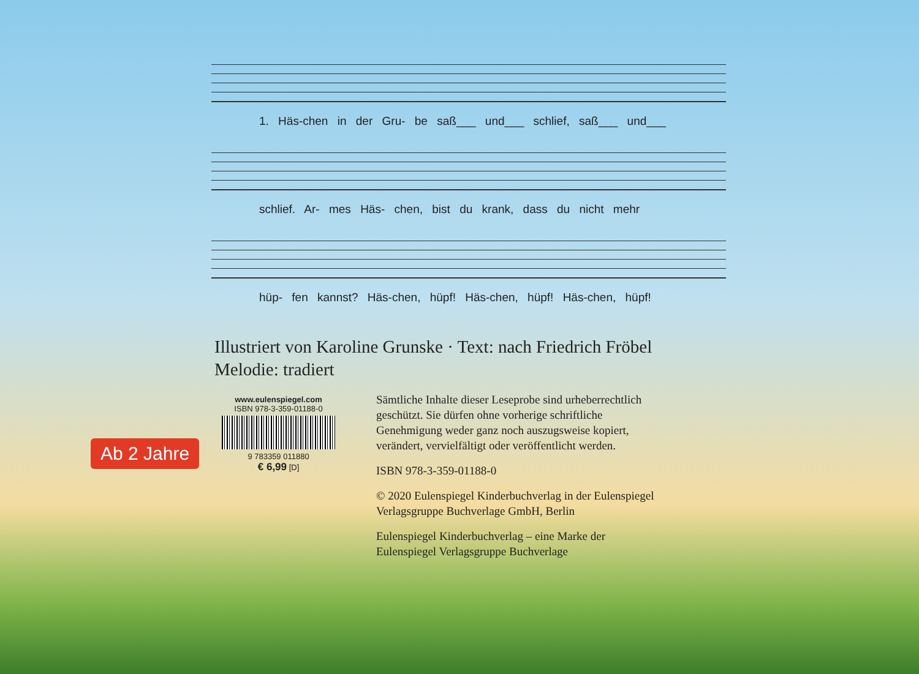1. Häs-chen in der Gru- be saß___ und___ schlief, saß___ und___
schlief. Ar- mes Häs- chen, bist du krank, dass du nicht mehr
hüp- fen kannst? Häs-chen, hüpf! Häs-chen, hüpf! Häs-chen, hüpf!
Illustriert von Karoline Grunske · Text: nach Friedrich Fröbel
Melodie: tradiert
www.eulenspiegel.com
ISBN 978-3-359-01188-0
9 783359 011880
€ 6,99 [D]
Ab 2 Jahre
Sämtliche Inhalte dieser Leseprobe sind urheberrechtlich geschützt. Sie dürfen ohne vorherige schriftliche Genehmigung weder ganz noch auszugsweise kopiert, verändert, vervielfältigt oder veröffentlicht werden.
ISBN 978-3-359-01188-0
© 2020 Eulenspiegel Kinderbuchverlag in der Eulenspiegel Verlagsgruppe Buchverlage GmbH, Berlin
Eulenspiegel Kinderbuchverlag – eine Marke der Eulenspiegel Verlagsgruppe Buchverlage